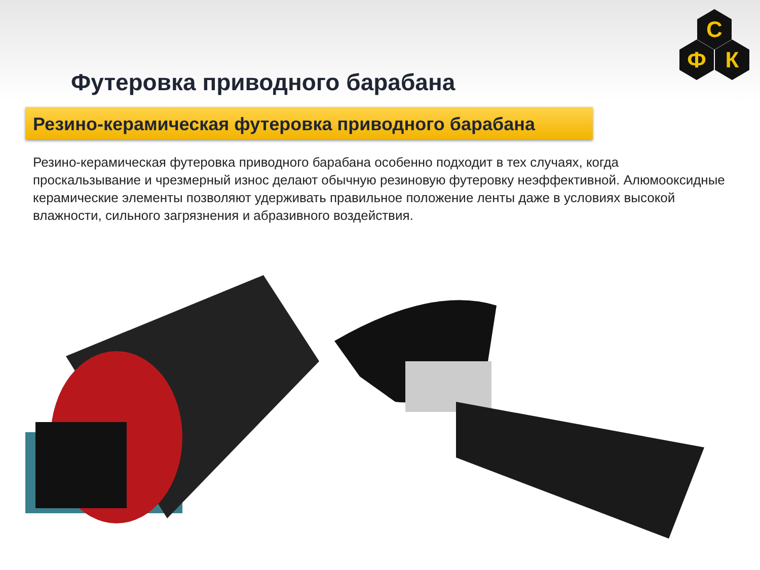С
Ф
К
Футеровка приводного барабана
Резино-керамическая футеровка приводного барабана
Резино-керамическая футеровка приводного барабана особенно подходит в тех случаях, когда проскальзывание и чрезмерный износ делают обычную резиновую футеровку неэффективной. Алюмооксидные керамические элементы позволяют удерживать правильное положение ленты даже в условиях высокой влажности, сильного загрязнения и абразивного воздействия.